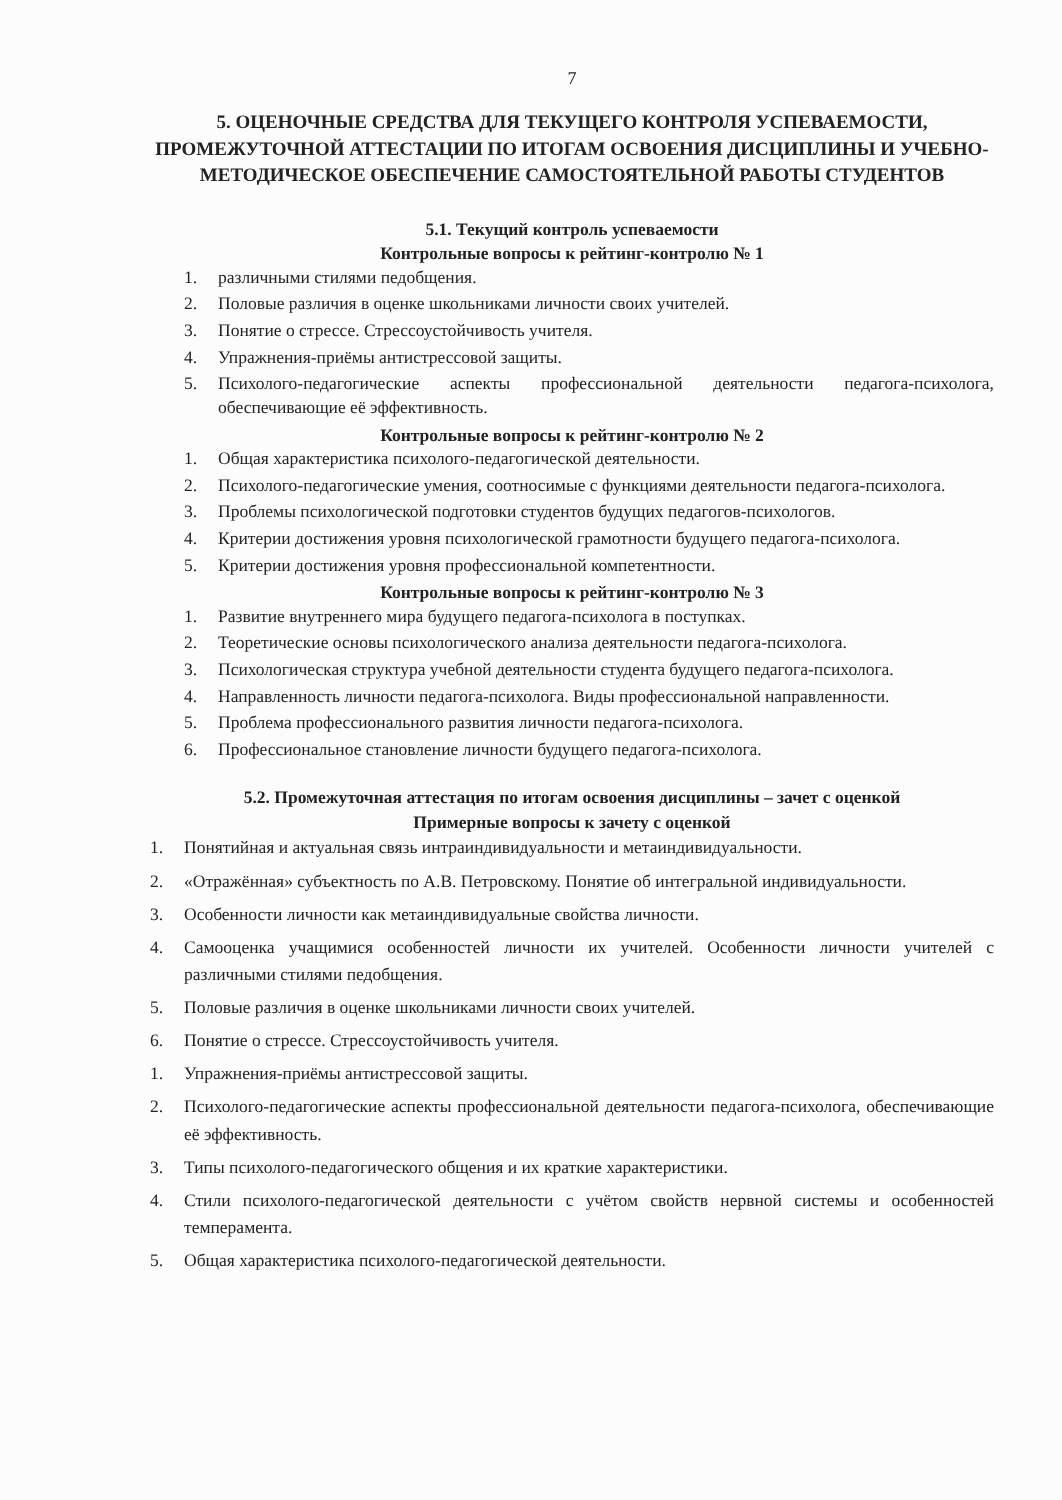7
5. ОЦЕНОЧНЫЕ СРЕДСТВА ДЛЯ ТЕКУЩЕГО КОНТРОЛЯ УСПЕВАЕМОСТИ, ПРОМЕЖУТОЧНОЙ АТТЕСТАЦИИ ПО ИТОГАМ ОСВОЕНИЯ ДИСЦИПЛИНЫ И УЧЕБНО-МЕТОДИЧЕСКОЕ ОБЕСПЕЧЕНИЕ САМОСТОЯТЕЛЬНОЙ РАБОТЫ СТУДЕНТОВ
5.1. Текущий контроль успеваемости
Контрольные вопросы к рейтинг-контролю № 1
1. различными стилями педобщения.
2. Половые различия в оценке школьниками личности своих учителей.
3. Понятие о стрессе. Стрессоустойчивость учителя.
4. Упражнения-приёмы антистрессовой защиты.
5. Психолого-педагогические аспекты профессиональной деятельности педагога-психолога, обеспечивающие её эффективность.
Контрольные вопросы к рейтинг-контролю № 2
1. Общая характеристика психолого-педагогической деятельности.
2. Психолого-педагогические умения, соотносимые с функциями деятельности педагога-психолога.
3. Проблемы психологической подготовки студентов будущих педагогов-психологов.
4. Критерии достижения уровня психологической грамотности будущего педагога-психолога.
5. Критерии достижения уровня профессиональной компетентности.
Контрольные вопросы к рейтинг-контролю № 3
1. Развитие внутреннего мира будущего педагога-психолога в поступках.
2. Теоретические основы психологического анализа деятельности педагога-психолога.
3. Психологическая структура учебной деятельности студента будущего педагога-психолога.
4. Направленность личности педагога-психолога. Виды профессиональной направленности.
5. Проблема профессионального развития личности педагога-психолога.
6. Профессиональное становление личности будущего педагога-психолога.
5.2. Промежуточная аттестация по итогам освоения дисциплины – зачет с оценкой
Примерные вопросы к зачету с оценкой
1. Понятийная и актуальная связь интраиндивидуальности и метаиндивидуальности.
2. «Отражённая» субъектность по А.В. Петровскому. Понятие об интегральной индивидуальности.
3. Особенности личности как метаиндивидуальные свойства личности.
4. Самооценка учащимися особенностей личности их учителей. Особенности личности учителей с различными стилями педобщения.
5. Половые различия в оценке школьниками личности своих учителей.
6. Понятие о стрессе. Стрессоустойчивость учителя.
1. Упражнения-приёмы антистрессовой защиты.
2. Психолого-педагогические аспекты профессиональной деятельности педагога-психолога, обеспечивающие её эффективность.
3. Типы психолого-педагогического общения и их краткие характеристики.
4. Стили психолого-педагогической деятельности с учётом свойств нервной системы и особенностей темперамента.
5. Общая характеристика психолого-педагогической деятельности.